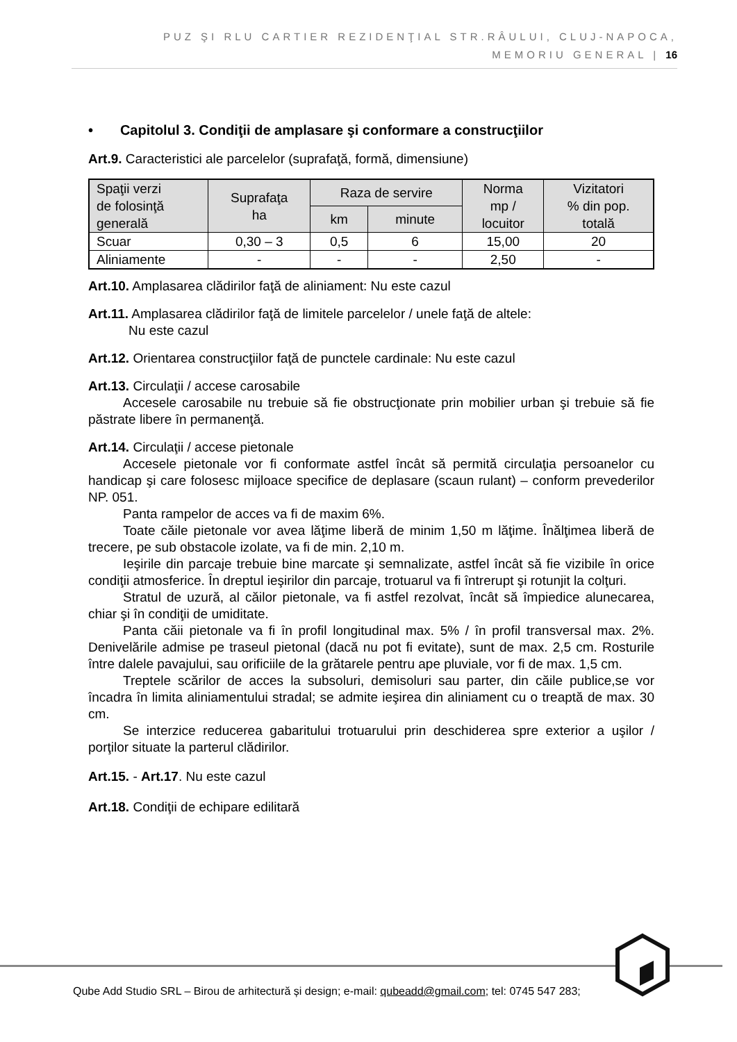PUZ ŞI RLU CARTIER REZIDENŢIAL STR.RÂULUI, CLUJ-NAPOCA,
MEMORIU GENERAL | 16
• Capitolul 3. Condiţii de amplasare şi conformare a construcţiilor
Art.9. Caracteristici ale parcelelor (suprafaţă, formă, dimensiune)
| Spaţii verzi de folosinţă generală | Suprafaţa ha | Raza de servire | | Norma mp / locuitor | Vizitatori % din pop. totală |
| --- | --- | --- | --- | --- | --- |
| | | km | minute | | |
| Scuar | 0,30 – 3 | 0,5 | 6 | 15,00 | 20 |
| Aliniamente | - | - | - | 2,50 | - |
Art.10. Amplasarea clădirilor faţă de aliniament: Nu este cazul
Art.11. Amplasarea clădirilor faţă de limitele parcelelor / unele faţă de altele:
Nu este cazul
Art.12. Orientarea construcţiilor faţă de punctele cardinale: Nu este cazul
Art.13. Circulaţii / accese carosabile
Accesele carosabile nu trebuie să fie obstrucţionate prin mobilier urban şi trebuie să fie păstrate libere în permanenţă.
Art.14. Circulaţii / accese pietonale
Accesele pietonale vor fi conformate astfel încât să permită circulaţia persoanelor cu handicap şi care folosesc mijloace specifice de deplasare (scaun rulant) – conform prevederilor NP. 051.
Panta rampelor de acces va fi de maxim 6%.
Toate căile pietonale vor avea lăţime liberă de minim 1,50 m lăţime. Înălţimea liberă de trecere, pe sub obstacole izolate, va fi de min. 2,10 m.
Ieşirile din parcaje trebuie bine marcate şi semnalizate, astfel încât să fie vizibile în orice condiţii atmosferice. În dreptul ieşirilor din parcaje, trotuarul va fi întrerupt şi rotunjit la colţuri.
Stratul de uzură, al căilor pietonale, va fi astfel rezolvat, încât să împiedice alunecarea, chiar şi în condiţii de umiditate.
Panta căii pietonale va fi în profil longitudinal max. 5% / în profil transversal max. 2%. Denivelările admise pe traseul pietonal (dacă nu pot fi evitate), sunt de max. 2,5 cm. Rosturile între dalele pavajului, sau orificiile de la grătarele pentru ape pluviale, vor fi de max. 1,5 cm.
Treptele scărilor de acces la subsoluri, demisoluri sau parter, din căile publice,se vor încadra în limita aliniamentului stradal; se admite ieşirea din aliniament cu o treaptă de max. 30 cm.
Se interzice reducerea gabaritului trotuarului prin deschiderea spre exterior a uşilor / porţilor situate la parterul clădirilor.
Art.15. - Art.17. Nu este cazul
Art.18. Condiţii de echipare edilitară
Qube Add Studio SRL – Birou de arhitectură și design; e-mail: qubeadd@gmail.com; tel: 0745 547 283;